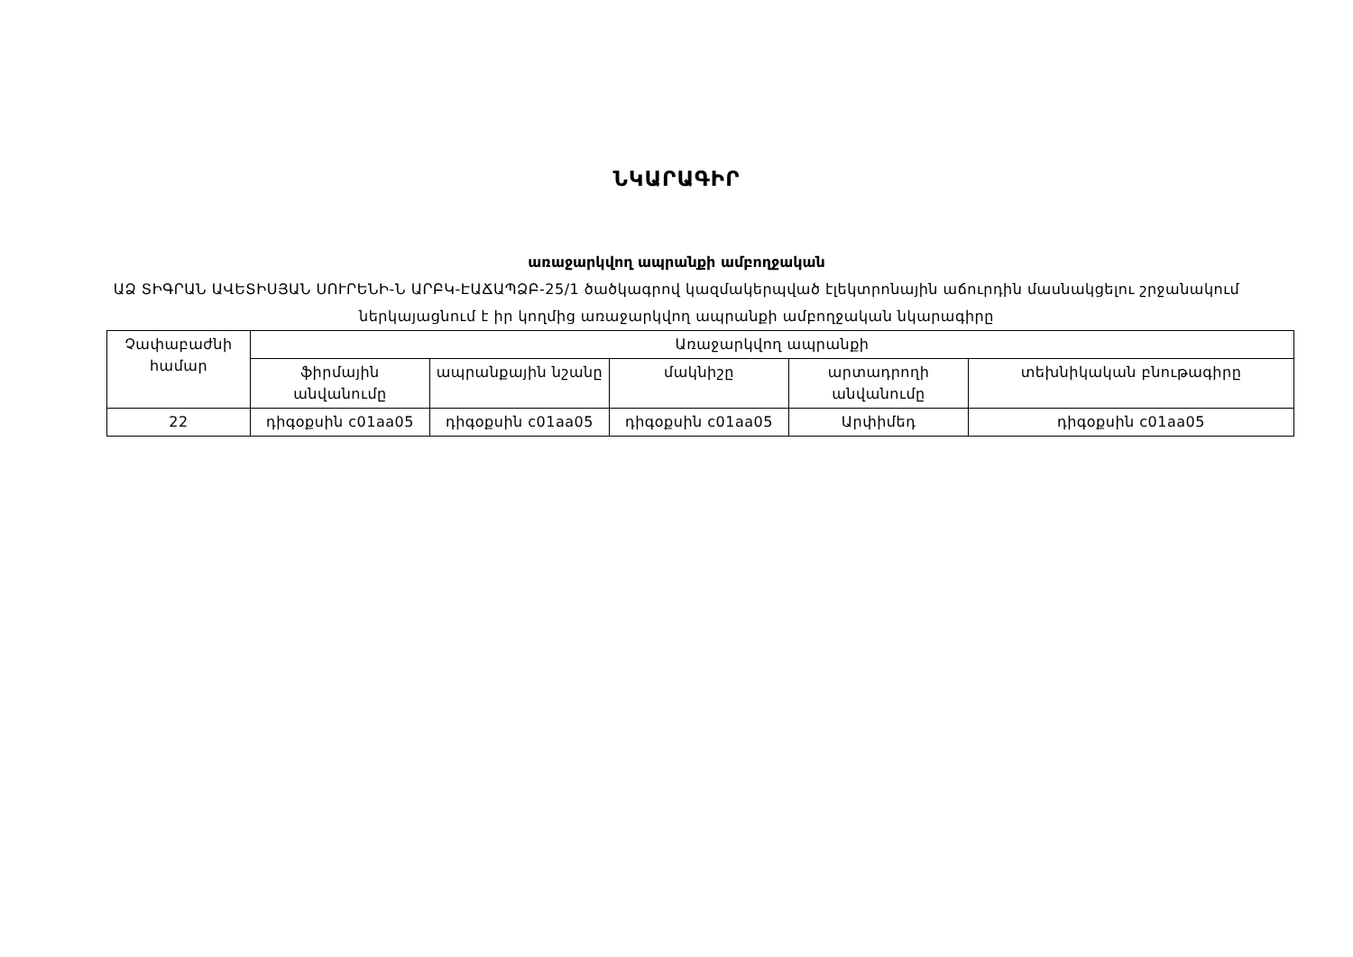ՆԿԱՐԱԳԻՐ
առաջարկվող ապրանքի ամբողջական
ԱՁ ՏԻԳՐԱՆ ԱՎԵՏԻՍՅԱՆ ՍՈՒՐԵՆԻ-Ն ԱՐԲԿ-ԷԱՃԱՊՁԲ-25/1 ծածկագրով կազմակերպված էլեկտրոնային աճուրդին մասնակցելու շրջանակում ներկայացնում է իր կողմից առաջարկվող ապրանքի ամբողջական նկարագիրը
| Չափաբաժնի համար | Առաջարկվող ապրանքի | | | | |
| --- | --- | --- | --- | --- | --- |
| | ֆիրմային անվանումը | ապրանքային նշանը | մակնիշը | արտադրողի անվանումը | տեխնիկական բնութագիրը |
| 22 | դիգօքսին c01aa05 | դիգօքսին c01aa05 | դիգօքսին c01aa05 | Արփիմեդ | դիգօքսին c01aa05 |